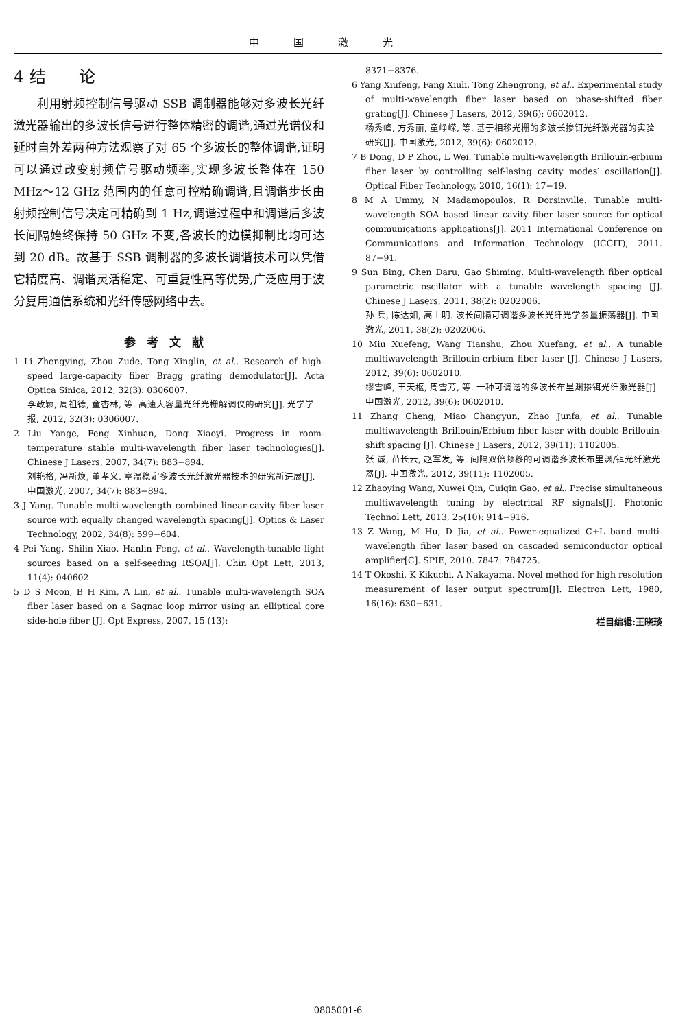中国激光
4 结　　论
利用射频控制信号驱动 SSB 调制器能够对多波长光纤激光器输出的多波长信号进行整体精密的调谐,通过光谱仪和延时自外差两种方法观察了对 65 个多波长的整体调谐,证明可以通过改变射频信号驱动频率,实现多波长整体在 150 MHz～12 GHz 范围内的任意可控精确调谐,且调谐步长由射频控制信号决定可精确到 1 Hz,调谐过程中和调谐后多波长间隔始终保持 50 GHz 不变,各波长的边模抑制比均可达到 20 dB。故基于 SSB 调制器的多波长调谐技术可以凭借它精度高、调谐灵活稳定、可重复性高等优势,广泛应用于波分复用通信系统和光纤传感网络中去。
参考文献
1 Li Zhengying, Zhou Zude, Tong Xinglin, et al.. Research of high-speed large-capacity fiber Bragg grating demodulator[J]. Acta Optica Sinica, 2012, 32(3): 0306007.
李政颖, 周祖德, 童杏林, 等. 高速大容量光纤光栅解调仪的研究[J]. 光学学报, 2012, 32(3): 0306007.
2 Liu Yange, Feng Xinhuan, Dong Xiaoyi. Progress in room-temperature stable multi-wavelength fiber laser technologies[J]. Chinese J Lasers, 2007, 34(7): 883−894.
刘艳格, 冯新焕, 董孝义. 室温稳定多波长光纤激光器技术的研究新进展[J]. 中国激光, 2007, 34(7): 883−894.
3 J Yang. Tunable multi-wavelength combined linear-cavity fiber laser source with equally changed wavelength spacing[J]. Optics & Laser Technology, 2002, 34(8): 599−604.
4 Pei Yang, Shilin Xiao, Hanlin Feng, et al.. Wavelength-tunable light sources based on a self-seeding RSOA[J]. Chin Opt Lett, 2013, 11(4): 040602.
5 D S Moon, B H Kim, A Lin, et al.. Tunable multi-wavelength SOA fiber laser based on a Sagnac loop mirror using an elliptical core side-hole fiber [J]. Opt Express, 2007, 15 (13):
8371−8376.
6 Yang Xiufeng, Fang Xiuli, Tong Zhengrong, et al.. Experimental study of multi-wavelength fiber laser based on phase-shifted fiber grating[J]. Chinese J Lasers, 2012, 39(6): 0602012.
杨秀峰, 方秀丽, 童峥嵘, 等. 基于相移光栅的多波长掺铒光纤激光器的实验研究[J]. 中国激光, 2012, 39(6): 0602012.
7 B Dong, D P Zhou, L Wei. Tunable multi-wavelength Brillouin-erbium fiber laser by controlling self-lasing cavity modes′ oscillation[J]. Optical Fiber Technology, 2010, 16(1): 17−19.
8 M A Ummy, N Madamopoulos, R Dorsinville. Tunable multi-wavelength SOA based linear cavity fiber laser source for optical communications applications[J]. 2011 International Conference on Communications and Information Technology (ICCIT), 2011. 87−91.
9 Sun Bing, Chen Daru, Gao Shiming. Multi-wavelength fiber optical parametric oscillator with a tunable wavelength spacing [J]. Chinese J Lasers, 2011, 38(2): 0202006.
孙 兵, 陈达如, 高士明. 波长间隔可调谐多波长光纤光学参量振荡器[J]. 中国激光, 2011, 38(2): 0202006.
10 Miu Xuefeng, Wang Tianshu, Zhou Xuefang, et al.. A tunable multiwavelength Brillouin-erbium fiber laser [J]. Chinese J Lasers, 2012, 39(6): 0602010.
缪雪峰, 王天枢, 周雪芳, 等. 一种可调谐的多波长布里渊掺铒光纤激光器[J]. 中国激光, 2012, 39(6): 0602010.
11 Zhang Cheng, Miao Changyun, Zhao Junfa, et al.. Tunable multiwavelength Brillouin/Erbium fiber laser with double-Brillouin-shift spacing [J]. Chinese J Lasers, 2012, 39(11): 1102005.
张 诚, 苗长云, 赵军发, 等. 间隔双倍频移的可调谐多波长布里渊/铒光纤激光器[J]. 中国激光, 2012, 39(11): 1102005.
12 Zhaoying Wang, Xuwei Qin, Cuiqin Gao, et al.. Precise simultaneous multiwavelength tuning by electrical RF signals[J]. Photonic Technol Lett, 2013, 25(10): 914−916.
13 Z Wang, M Hu, D Jia, et al.. Power-equalized C+L band multi-wavelength fiber laser based on cascaded semiconductor optical amplifier[C]. SPIE, 2010. 7847: 784725.
14 T Okoshi, K Kikuchi, A Nakayama. Novel method for high resolution measurement of laser output spectrum[J]. Electron Lett, 1980, 16(16): 630−631.
栏目编辑:王晓琰
0805001-6